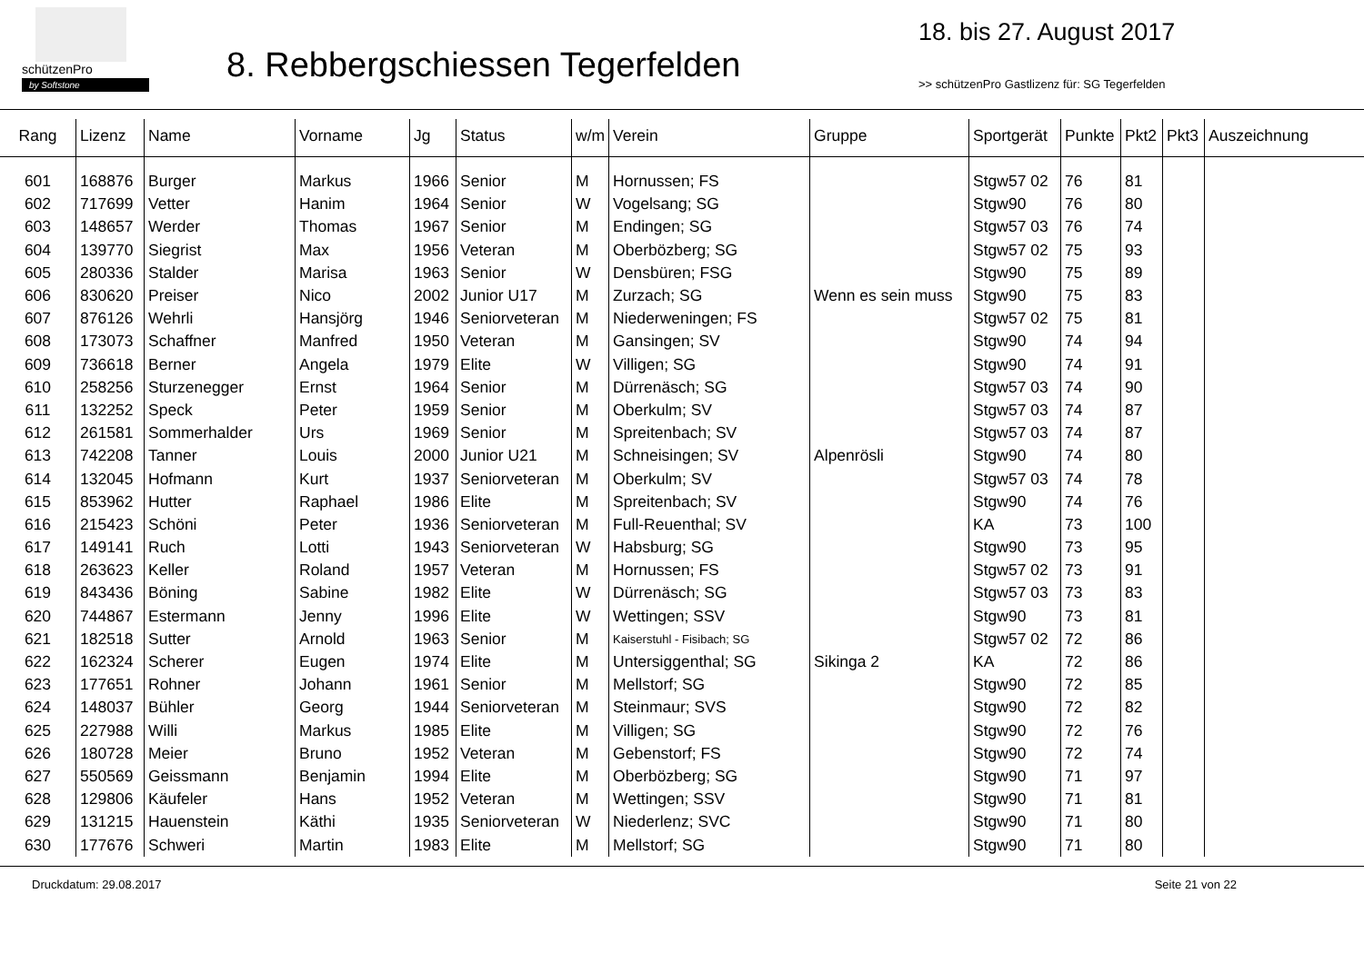schützenPro
by Softstone
8. Rebbergschiessen Tegerfelden
18. bis 27. August 2017
>> schützenPro Gastlizenz für: SG Tegerfelden
| Rang | Lizenz | Name | Vorname | Jg | Status | w/m | Verein | Gruppe | Sportgerät | Punkte | Pkt2 | Pkt3 | Auszeichnung |
| --- | --- | --- | --- | --- | --- | --- | --- | --- | --- | --- | --- | --- | --- |
| 601 | 168876 | Burger | Markus | 1966 | Senior | M | Hornussen; FS | | Stgw57 02 | 76 | 81 | | |
| 602 | 717699 | Vetter | Hanim | 1964 | Senior | W | Vogelsang; SG | | Stgw90 | 76 | 80 | | |
| 603 | 148657 | Werder | Thomas | 1967 | Senior | M | Endingen; SG | | Stgw57 03 | 76 | 74 | | |
| 604 | 139770 | Siegrist | Max | 1956 | Veteran | M | Oberbözberg; SG | | Stgw57 02 | 75 | 93 | | |
| 605 | 280336 | Stalder | Marisa | 1963 | Senior | W | Densbüren; FSG | | Stgw90 | 75 | 89 | | |
| 606 | 830620 | Preiser | Nico | 2002 | Junior U17 | M | Zurzach; SG | Wenn es sein muss | Stgw90 | 75 | 83 | | |
| 607 | 876126 | Wehrli | Hansjörg | 1946 | Seniorveteran | M | Niederweningen; FS | | Stgw57 02 | 75 | 81 | | |
| 608 | 173073 | Schaffner | Manfred | 1950 | Veteran | M | Gansingen; SV | | Stgw90 | 74 | 94 | | |
| 609 | 736618 | Berner | Angela | 1979 | Elite | W | Villigen; SG | | Stgw90 | 74 | 91 | | |
| 610 | 258256 | Sturzenegger | Ernst | 1964 | Senior | M | Dürrenäsch; SG | | Stgw57 03 | 74 | 90 | | |
| 611 | 132252 | Speck | Peter | 1959 | Senior | M | Oberkulm; SV | | Stgw57 03 | 74 | 87 | | |
| 612 | 261581 | Sommerhalder | Urs | 1969 | Senior | M | Spreitenbach; SV | | Stgw57 03 | 74 | 87 | | |
| 613 | 742208 | Tanner | Louis | 2000 | Junior U21 | M | Schneisingen; SV | Alpenrösli | Stgw90 | 74 | 80 | | |
| 614 | 132045 | Hofmann | Kurt | 1937 | Seniorveteran | M | Oberkulm; SV | | Stgw57 03 | 74 | 78 | | |
| 615 | 853962 | Hutter | Raphael | 1986 | Elite | M | Spreitenbach; SV | | Stgw90 | 74 | 76 | | |
| 616 | 215423 | Schöni | Peter | 1936 | Seniorveteran | M | Full-Reuenthal; SV | | KA | 73 | 100 | | |
| 617 | 149141 | Ruch | Lotti | 1943 | Seniorveteran | W | Habsburg; SG | | Stgw90 | 73 | 95 | | |
| 618 | 263623 | Keller | Roland | 1957 | Veteran | M | Hornussen; FS | | Stgw57 02 | 73 | 91 | | |
| 619 | 843436 | Böning | Sabine | 1982 | Elite | W | Dürrenäsch; SG | | Stgw57 03 | 73 | 83 | | |
| 620 | 744867 | Estermann | Jenny | 1996 | Elite | W | Wettingen; SSV | | Stgw90 | 73 | 81 | | |
| 621 | 182518 | Sutter | Arnold | 1963 | Senior | M | Kaiserstuhl - Fisibach; SG | | Stgw57 02 | 72 | 86 | | |
| 622 | 162324 | Scherer | Eugen | 1974 | Elite | M | Untersiggenthal; SG | Sikinga 2 | KA | 72 | 86 | | |
| 623 | 177651 | Rohner | Johann | 1961 | Senior | M | Mellstorf; SG | | Stgw90 | 72 | 85 | | |
| 624 | 148037 | Bühler | Georg | 1944 | Seniorveteran | M | Steinmaur; SVS | | Stgw90 | 72 | 82 | | |
| 625 | 227988 | Willi | Markus | 1985 | Elite | M | Villigen; SG | | Stgw90 | 72 | 76 | | |
| 626 | 180728 | Meier | Bruno | 1952 | Veteran | M | Gebenstorf; FS | | Stgw90 | 72 | 74 | | |
| 627 | 550569 | Geissmann | Benjamin | 1994 | Elite | M | Oberbözberg; SG | | Stgw90 | 71 | 97 | | |
| 628 | 129806 | Käufeler | Hans | 1952 | Veteran | M | Wettingen; SSV | | Stgw90 | 71 | 81 | | |
| 629 | 131215 | Hauenstein | Käthi | 1935 | Seniorveteran | W | Niederlenz; SVC | | Stgw90 | 71 | 80 | | |
| 630 | 177676 | Schweri | Martin | 1983 | Elite | M | Mellstorf; SG | | Stgw90 | 71 | 80 | | |
Druckdatum: 29.08.2017 Seite 21 von 22